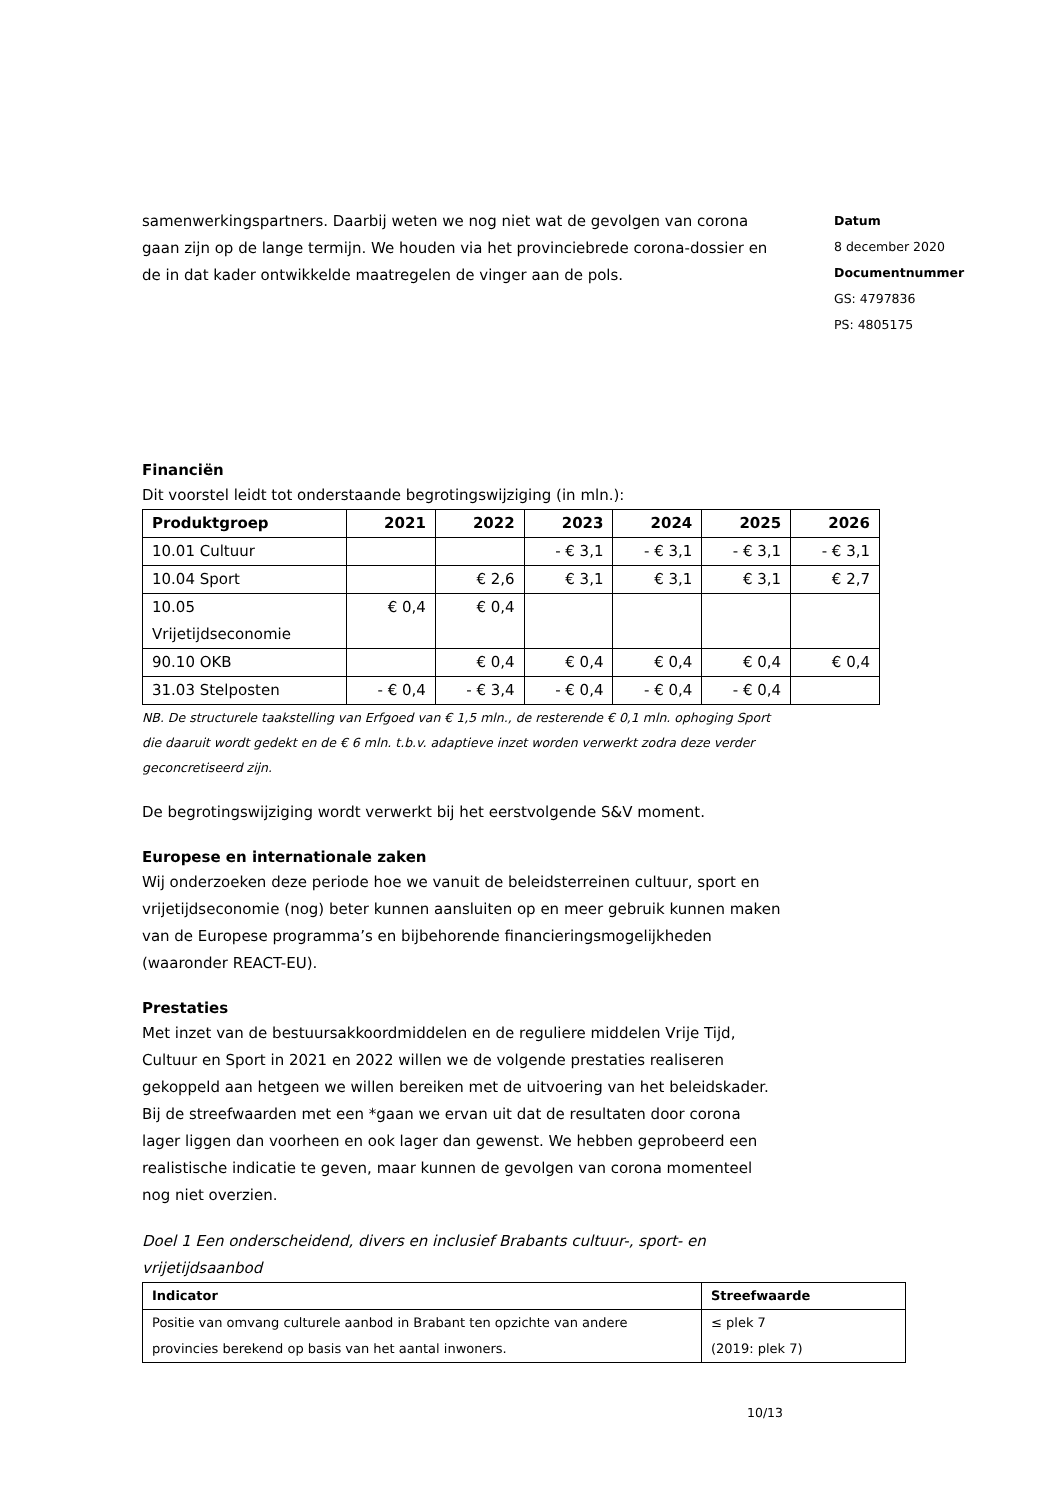samenwerkingspartners. Daarbij weten we nog niet wat de gevolgen van corona gaan zijn op de lange termijn. We houden via het provinciebrede corona-dossier en de in dat kader ontwikkelde maatregelen de vinger aan de pols.
Datum
8 december 2020
Documentnummer
GS: 4797836
PS: 4805175
Financiën
Dit voorstel leidt tot onderstaande begrotingswijziging (in mln.):
| Produktgroep | 2021 | 2022 | 2023 | 2024 | 2025 | 2026 |
| --- | --- | --- | --- | --- | --- | --- |
| 10.01 Cultuur | | | - € 3,1 | - € 3,1 | - € 3,1 | - € 3,1 |
| 10.04 Sport | | € 2,6 | € 3,1 | € 3,1 | € 3,1 | € 2,7 |
| 10.05 Vrijetijdseconomie | € 0,4 | € 0,4 | | | | |
| 90.10 OKB | | € 0,4 | € 0,4 | € 0,4 | € 0,4 | € 0,4 |
| 31.03 Stelposten | - € 0,4 | - € 3,4 | - € 0,4 | - € 0,4 | - € 0,4 | |
NB. De structurele taakstelling van Erfgoed van € 1,5 mln., de resterende € 0,1 mln. ophoging Sport die daaruit wordt gedekt en de € 6 mln. t.b.v. adaptieve inzet worden verwerkt zodra deze verder geconcretiseerd zijn.
De begrotingswijziging wordt verwerkt bij het eerstvolgende S&V moment.
Europese en internationale zaken
Wij onderzoeken deze periode hoe we vanuit de beleidsterreinen cultuur, sport en vrijetijdseconomie (nog) beter kunnen aansluiten op en meer gebruik kunnen maken van de Europese programma’s en bijbehorende financieringsmogelijkheden (waaronder REACT-EU).
Prestaties
Met inzet van de bestuursakkoordmiddelen en de reguliere middelen Vrije Tijd, Cultuur en Sport in 2021 en 2022 willen we de volgende prestaties realiseren gekoppeld aan hetgeen we willen bereiken met de uitvoering van het beleidskader. Bij de streefwaarden met een *gaan we ervan uit dat de resultaten door corona lager liggen dan voorheen en ook lager dan gewenst. We hebben geprobeerd een realistische indicatie te geven, maar kunnen de gevolgen van corona momenteel nog niet overzien.
Doel 1 Een onderscheidend, divers en inclusief Brabants cultuur-, sport- en vrijetijdsaanbod
| Indicator | Streefwaarde |
| --- | --- |
| Positie van omvang culturele aanbod in Brabant ten opzichte van andere provincies berekend op basis van het aantal inwoners. | ≤ plek 7 (2019: plek 7) |
10/13